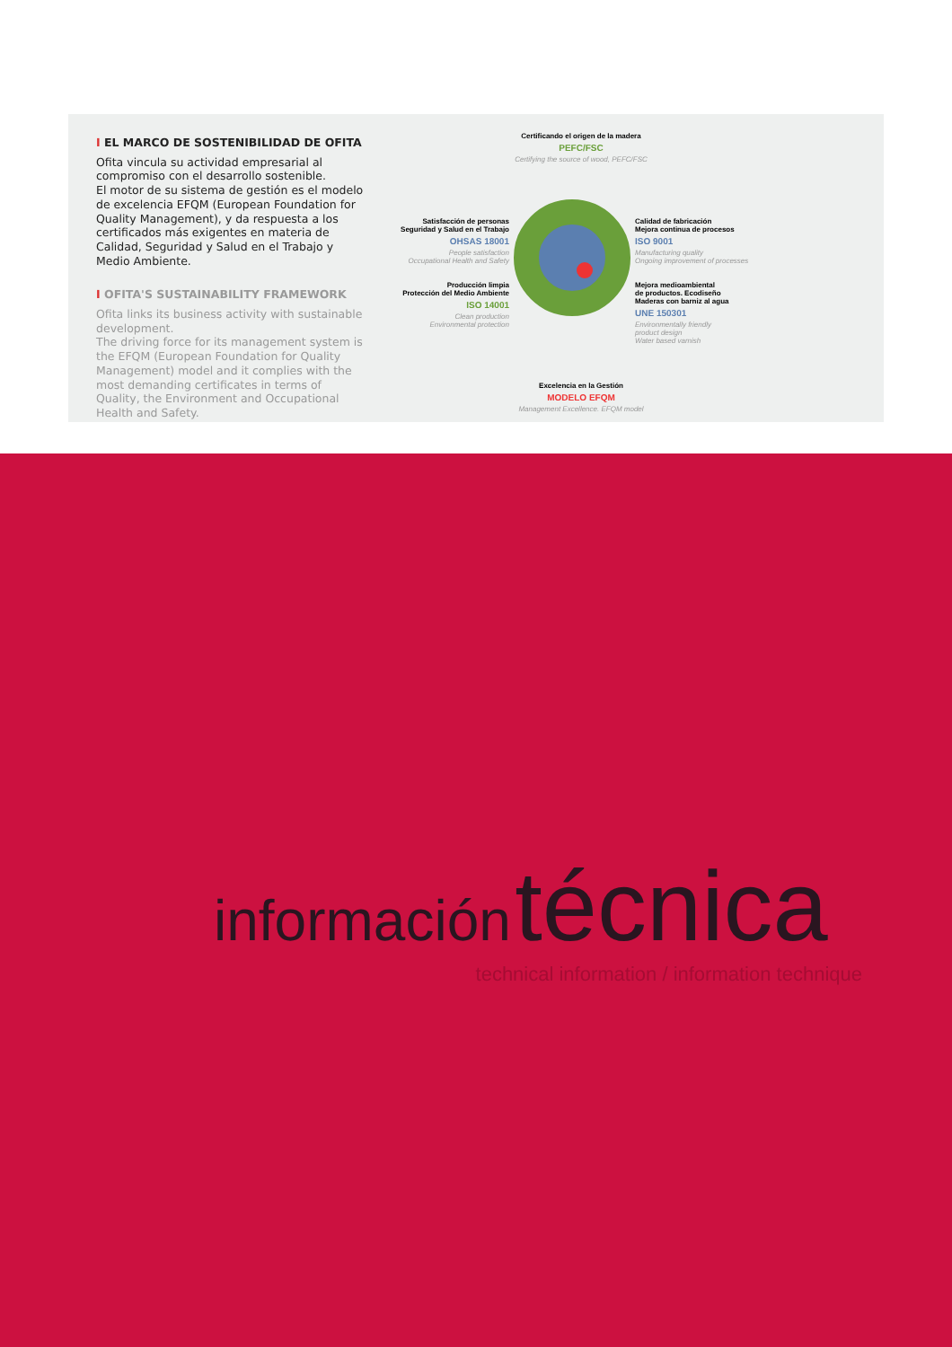I EL MARCO DE SOSTENIBILIDAD DE OFITA
Ofita vincula su actividad empresarial al compromiso con el desarrollo sostenible.
El motor de su sistema de gestión es el modelo de excelencia EFQM (European Foundation for Quality Management), y da respuesta a los certificados más exigentes en materia de Calidad, Seguridad y Salud en el Trabajo y Medio Ambiente.
I OFITA'S SUSTAINABILITY FRAMEWORK
Ofita links its business activity with sustainable development.
The driving force for its management system is the EFQM (European Foundation for Quality Management) model and it complies with the most demanding certificates in terms of Quality, the Environment and Occupational Health and Safety.
Certificando el origen de la madera
PEFC/FSC
Certifying the source of wood, PEFC/FSC
Satisfacción de personas
Seguridad y Salud en el Trabajo
OHSAS 18001
People satisfaction
Occupational Health and Safety
Producción limpia
Protección del Medio Ambiente
ISO 14001
Clean production
Environmental protection
Calidad de fabricación
Mejora continua de procesos
ISO 9001
Manufacturing quality
Ongoing improvement of processes
Mejora medioambiental
de productos. Ecodiseño
Maderas con barniz al agua
UNE 150301
Environmentally friendly
product design
Water based varnish
Excelencia en la Gestión
MODELO EFQM
Management Excellence. EFQM model
información técnica
technical information / information technique